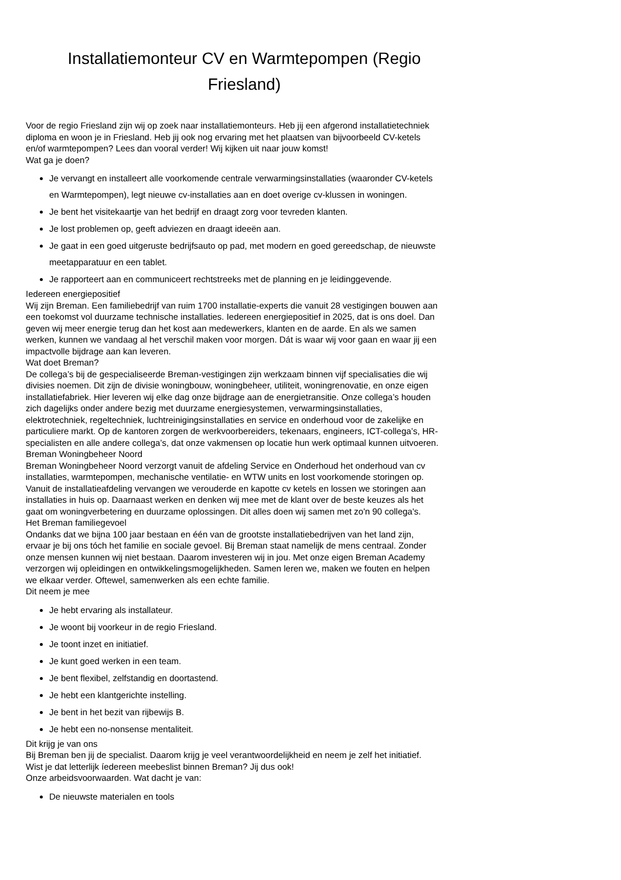Installatiemonteur CV en Warmtepompen (Regio Friesland)
Voor de regio Friesland zijn wij op zoek naar installatiemonteurs. Heb jij een afgerond installatietechniek diploma en woon je in Friesland. Heb jij ook nog ervaring met het plaatsen van bijvoorbeeld CV-ketels en/of warmtepompen? Lees dan vooral verder! Wij kijken uit naar jouw komst!
Wat ga je doen?
Je vervangt en installeert alle voorkomende centrale verwarmingsinstallaties (waaronder CV-ketels en Warmtepompen), legt nieuwe cv-installaties aan en doet overige cv-klussen in woningen.
Je bent het visitekaartje van het bedrijf en draagt zorg voor tevreden klanten.
Je lost problemen op, geeft adviezen en draagt ideeën aan.
Je gaat in een goed uitgeruste bedrijfsauto op pad, met modern en goed gereedschap, de nieuwste meetapparatuur en een tablet.
Je rapporteert aan en communiceert rechtstreeks met de planning en je leidinggevende.
Iedereen energiepositief
Wij zijn Breman. Een familiebedrijf van ruim 1700 installatie-experts die vanuit 28 vestigingen bouwen aan een toekomst vol duurzame technische installaties. Iedereen energiepositief in 2025, dat is ons doel. Dan geven wij meer energie terug dan het kost aan medewerkers, klanten en de aarde. En als we samen werken, kunnen we vandaag al het verschil maken voor morgen. Dát is waar wij voor gaan en waar jij een impactvolle bijdrage aan kan leveren.
Wat doet Breman?
De collega’s bij de gespecialiseerde Breman-vestigingen zijn werkzaam binnen vijf specialisaties die wij divisies noemen. Dit zijn de divisie woningbouw, woningbeheer, utiliteit, woningrenovatie, en onze eigen installatiefabriek. Hier leveren wij elke dag onze bijdrage aan de energietransitie. Onze collega’s houden zich dagelijks onder andere bezig met duurzame energiesystemen, verwarmingsinstallaties, elektrotechniek, regeltechniek, luchtreinigingsinstallaties en service en onderhoud voor de zakelijke en particuliere markt. Op de kantoren zorgen de werkvoorbereiders, tekenaars, engineers, ICT-collega’s, HR-specialisten en alle andere collega’s, dat onze vakmensen op locatie hun werk optimaal kunnen uitvoeren.
Breman Woningbeheer Noord
Breman Woningbeheer Noord verzorgt vanuit de afdeling Service en Onderhoud het onderhoud van cv installaties, warmtepompen, mechanische ventilatie- en WTW units en lost voorkomende storingen op. Vanuit de installatieafdeling vervangen we verouderde en kapotte cv ketels en lossen we storingen aan installaties in huis op. Daarnaast werken en denken wij mee met de klant over de beste keuzes als het gaat om woningverbetering en duurzame oplossingen. Dit alles doen wij samen met zo'n 90 collega's.
Het Breman familiegevoel
Ondanks dat we bijna 100 jaar bestaan en één van de grootste installatiebedrijven van het land zijn, ervaar je bij ons tóch het familie en sociale gevoel. Bij Breman staat namelijk de mens centraal. Zonder onze mensen kunnen wij niet bestaan. Daarom investeren wij in jou. Met onze eigen Breman Academy verzorgen wij opleidingen en ontwikkelingsmogelijkheden. Samen leren we, maken we fouten en helpen we elkaar verder. Oftewel, samenwerken als een echte familie.
Dit neem je mee
Je hebt ervaring als installateur.
Je woont bij voorkeur in de regio Friesland.
Je toont inzet en initiatief.
Je kunt goed werken in een team.
Je bent flexibel, zelfstandig en doortastend.
Je hebt een klantgerichte instelling.
Je bent in het bezit van rijbewijs B.
Je hebt een no-nonsense mentaliteit.
Dit krijg je van ons
Bij Breman ben jij de specialist. Daarom krijg je veel verantwoordelijkheid en neem je zelf het initiatief. Wist je dat letterlijk íedereen meebeslist binnen Breman? Jij dus ook!
Onze arbeidsvoorwaarden. Wat dacht je van:
De nieuwste materialen en tools